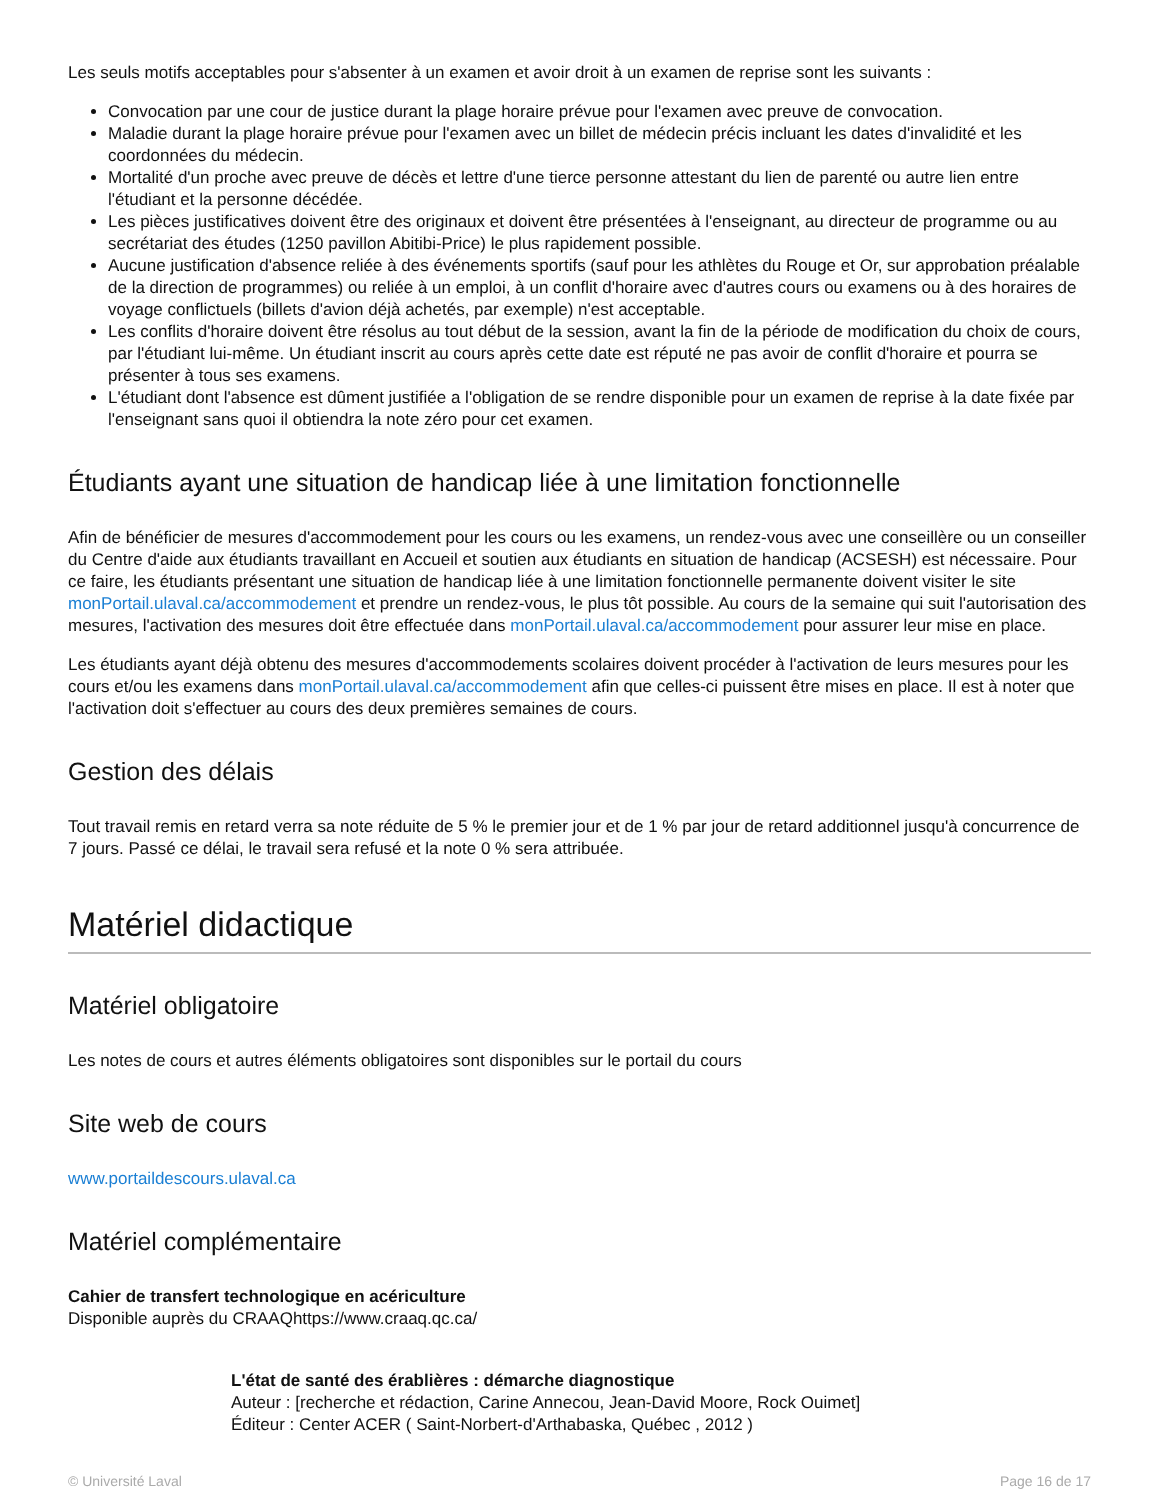Les seuls motifs acceptables pour s'absenter à un examen et avoir droit à un examen de reprise sont les suivants :
Convocation par une cour de justice durant la plage horaire prévue pour l'examen avec preuve de convocation.
Maladie durant la plage horaire prévue pour l'examen avec un billet de médecin précis incluant les dates d'invalidité et les coordonnées du médecin.
Mortalité d'un proche avec preuve de décès et lettre d'une tierce personne attestant du lien de parenté ou autre lien entre l'étudiant et la personne décédée.
Les pièces justificatives doivent être des originaux et doivent être présentées à l'enseignant, au directeur de programme ou au secrétariat des études (1250 pavillon Abitibi-Price) le plus rapidement possible.
Aucune justification d'absence reliée à des événements sportifs (sauf pour les athlètes du Rouge et Or, sur approbation préalable de la direction de programmes) ou reliée à un emploi, à un conflit d'horaire avec d'autres cours ou examens ou à des horaires de voyage conflictuels (billets d'avion déjà achetés, par exemple) n'est acceptable.
Les conflits d'horaire doivent être résolus au tout début de la session, avant la fin de la période de modification du choix de cours, par l'étudiant lui-même. Un étudiant inscrit au cours après cette date est réputé ne pas avoir de conflit d'horaire et pourra se présenter à tous ses examens.
L'étudiant dont l'absence est dûment justifiée a l'obligation de se rendre disponible pour un examen de reprise à la date fixée par l'enseignant sans quoi il obtiendra la note zéro pour cet examen.
Étudiants ayant une situation de handicap liée à une limitation fonctionnelle
Afin de bénéficier de mesures d'accommodement pour les cours ou les examens, un rendez-vous avec une conseillère ou un conseiller du Centre d'aide aux étudiants travaillant en Accueil et soutien aux étudiants en situation de handicap (ACSESH) est nécessaire. Pour ce faire, les étudiants présentant une situation de handicap liée à une limitation fonctionnelle permanente doivent visiter le site monPortail.ulaval.ca/accommodement et prendre un rendez-vous, le plus tôt possible. Au cours de la semaine qui suit l'autorisation des mesures, l'activation des mesures doit être effectuée dans monPortail.ulaval.ca/accommodement pour assurer leur mise en place.
Les étudiants ayant déjà obtenu des mesures d'accommodements scolaires doivent procéder à l'activation de leurs mesures pour les cours et/ou les examens dans monPortail.ulaval.ca/accommodement afin que celles-ci puissent être mises en place. Il est à noter que l'activation doit s'effectuer au cours des deux premières semaines de cours.
Gestion des délais
Tout travail remis en retard verra sa note réduite de 5 % le premier jour et de 1 % par jour de retard additionnel jusqu'à concurrence de 7 jours. Passé ce délai, le travail sera refusé et la note 0 % sera attribuée.
Matériel didactique
Matériel obligatoire
Les notes de cours et autres éléments obligatoires sont disponibles sur le portail du cours
Site web de cours
www.portaildescours.ulaval.ca
Matériel complémentaire
Cahier de transfert technologique en acériculture
Disponible auprès du CRAAQhttps://www.craaq.qc.ca/
L'état de santé des érablières : démarche diagnostique
Auteur : [recherche et rédaction, Carine Annecou, Jean-David Moore, Rock Ouimet]
Éditeur : Center ACER ( Saint-Norbert-d'Arthabaska, Québec , 2012 )
© Université Laval Page 16 de 17